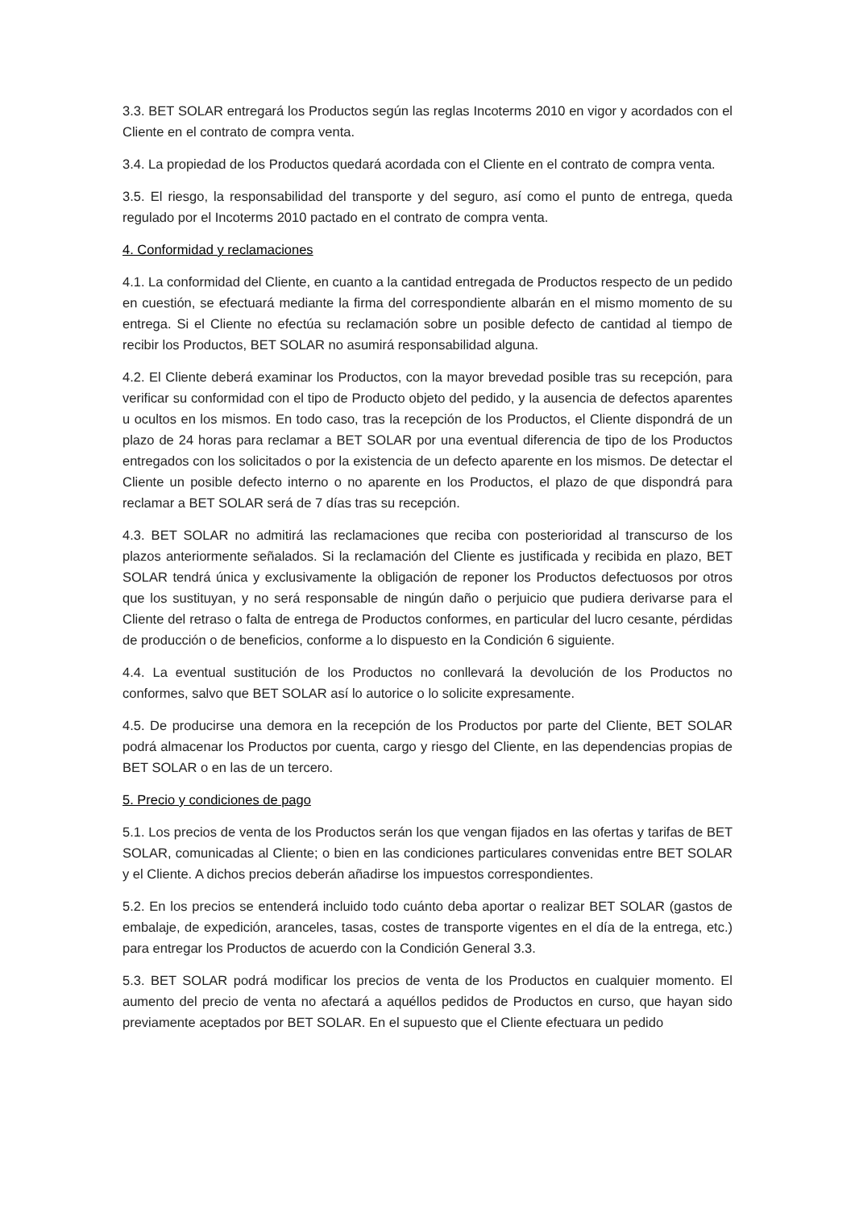3.3. BET SOLAR entregará los Productos según las reglas Incoterms 2010 en vigor y acordados con el Cliente en el contrato de compra venta.
3.4. La propiedad de los Productos quedará acordada con el Cliente en el contrato de compra venta.
3.5. El riesgo, la responsabilidad del transporte y del seguro, así como el punto de entrega, queda regulado por el Incoterms 2010 pactado en el contrato de compra venta.
4. Conformidad y reclamaciones
4.1. La conformidad del Cliente, en cuanto a la cantidad entregada de Productos respecto de un pedido en cuestión, se efectuará mediante la firma del correspondiente albarán en el mismo momento de su entrega. Si el Cliente no efectúa su reclamación sobre un posible defecto de cantidad al tiempo de recibir los Productos, BET SOLAR no asumirá responsabilidad alguna.
4.2. El Cliente deberá examinar los Productos, con la mayor brevedad posible tras su recepción, para verificar su conformidad con el tipo de Producto objeto del pedido, y la ausencia de defectos aparentes u ocultos en los mismos. En todo caso, tras la recepción de los Productos, el Cliente dispondrá de un plazo de 24 horas para reclamar a BET SOLAR por una eventual diferencia de tipo de los Productos entregados con los solicitados o por la existencia de un defecto aparente en los mismos. De detectar el Cliente un posible defecto interno o no aparente en los Productos, el plazo de que dispondrá para reclamar a BET SOLAR será de 7 días tras su recepción.
4.3. BET SOLAR no admitirá las reclamaciones que reciba con posterioridad al transcurso de los plazos anteriormente señalados. Si la reclamación del Cliente es justificada y recibida en plazo, BET SOLAR tendrá única y exclusivamente la obligación de reponer los Productos defectuosos por otros que los sustituyan, y no será responsable de ningún daño o perjuicio que pudiera derivarse para el Cliente del retraso o falta de entrega de Productos conformes, en particular del lucro cesante, pérdidas de producción o de beneficios, conforme a lo dispuesto en la Condición 6 siguiente.
4.4. La eventual sustitución de los Productos no conllevará la devolución de los Productos no conformes, salvo que BET SOLAR así lo autorice o lo solicite expresamente.
4.5. De producirse una demora en la recepción de los Productos por parte del Cliente, BET SOLAR podrá almacenar los Productos por cuenta, cargo y riesgo del Cliente, en las dependencias propias de BET SOLAR o en las de un tercero.
5. Precio y condiciones de pago
5.1. Los precios de venta de los Productos serán los que vengan fijados en las ofertas y tarifas de BET SOLAR, comunicadas al Cliente; o bien en las condiciones particulares convenidas entre BET SOLAR y el Cliente. A dichos precios deberán añadirse los impuestos correspondientes.
5.2. En los precios se entenderá incluido todo cuánto deba aportar o realizar BET SOLAR (gastos de embalaje, de expedición, aranceles, tasas, costes de transporte vigentes en el día de la entrega, etc.) para entregar los Productos de acuerdo con la Condición General 3.3.
5.3. BET SOLAR podrá modificar los precios de venta de los Productos en cualquier momento. El aumento del precio de venta no afectará a aquéllos pedidos de Productos en curso, que hayan sido previamente aceptados por BET SOLAR. En el supuesto que el Cliente efectuara un pedido